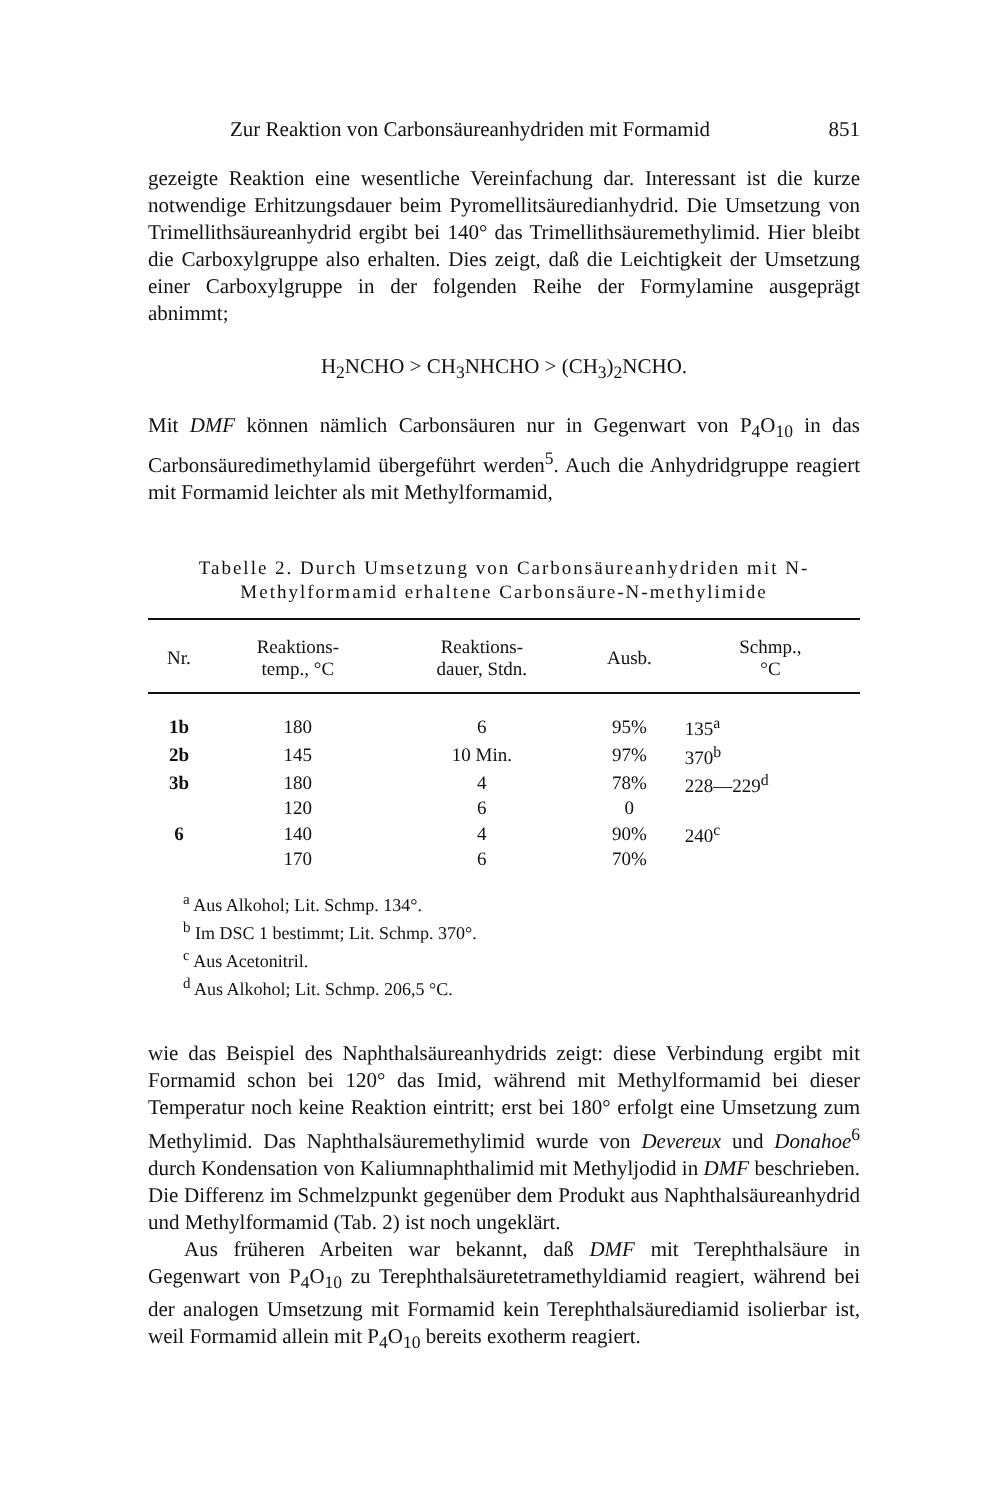Zur Reaktion von Carbonsäureanhydriden mit Formamid 851
gezeigte Reaktion eine wesentliche Vereinfachung dar. Interessant ist die kurze notwendige Erhitzungsdauer beim Pyromellitsäuredianhydrid. Die Umsetzung von Trimellithsäureanhydrid ergibt bei 140° das Trimellithsäuremethylimid. Hier bleibt die Carboxylgruppe also erhalten. Dies zeigt, daß die Leichtigkeit der Umsetzung einer Carboxylgruppe in der folgenden Reihe der Formylamine ausgeprägt abnimmt;
H<sub>2</sub>NCHO > CH<sub>3</sub>NHCHO > (CH<sub>3</sub>)<sub>2</sub>NCHO.
Mit DMF können nämlich Carbonsäuren nur in Gegenwart von P<sub>4</sub>O<sub>10</sub> in das Carbonsäuredimethylamid übergeführt werden<sup>5</sup>. Auch die Anhydridgruppe reagiert mit Formamid leichter als mit Methylformamid,
Tabelle 2. Durch Umsetzung von Carbonsäureanhydriden mit N-Methylformamid erhaltene Carbonsäure-N-methylimide
| Nr. | Reaktions- temp., °C | Reaktions- dauer, Stdn. | Ausb. | Schmp., °C |
| --- | --- | --- | --- | --- |
| 1b | 180 | 6 | 95% | 135<sup>a</sup> |
| 2b | 145 | 10 Min. | 97% | 370<sup>b</sup> |
| 3b | 180 | 4 | 78% | 228—229<sup>d</sup> |
| | 120 | 6 | 0 | |
| 6 | 140 | 4 | 90% | 240<sup>c</sup> |
| | 170 | 6 | 70% | |
<sup>a</sup> Aus Alkohol; Lit. Schmp. 134°.
<sup>b</sup> Im DSC 1 bestimmt; Lit. Schmp. 370°.
<sup>c</sup> Aus Acetonitril.
<sup>d</sup> Aus Alkohol; Lit. Schmp. 206,5 °C.
wie das Beispiel des Naphthalsäureanhydrids zeigt: diese Verbindung ergibt mit Formamid schon bei 120° das Imid, während mit Methylformamid bei dieser Temperatur noch keine Reaktion eintritt; erst bei 180° erfolgt eine Umsetzung zum Methylimid. Das Naphthalsäuremethylimid wurde von Devereux und Donahoe<sup>6</sup> durch Kondensation von Kaliumnaphthalimid mit Methyljodid in DMF beschrieben. Die Differenz im Schmelzpunkt gegenüber dem Produkt aus Naphthalsäureanhydrid und Methylformamid (Tab. 2) ist noch ungeklärt.
Aus früheren Arbeiten war bekannt, daß DMF mit Terephthalsäure in Gegenwart von P<sub>4</sub>O<sub>10</sub> zu Terephthalsäuretetramethyldiamid reagiert, während bei der analogen Umsetzung mit Formamid kein Terephthalsäurediamid isolierbar ist, weil Formamid allein mit P<sub>4</sub>O<sub>10</sub> bereits exotherm reagiert.